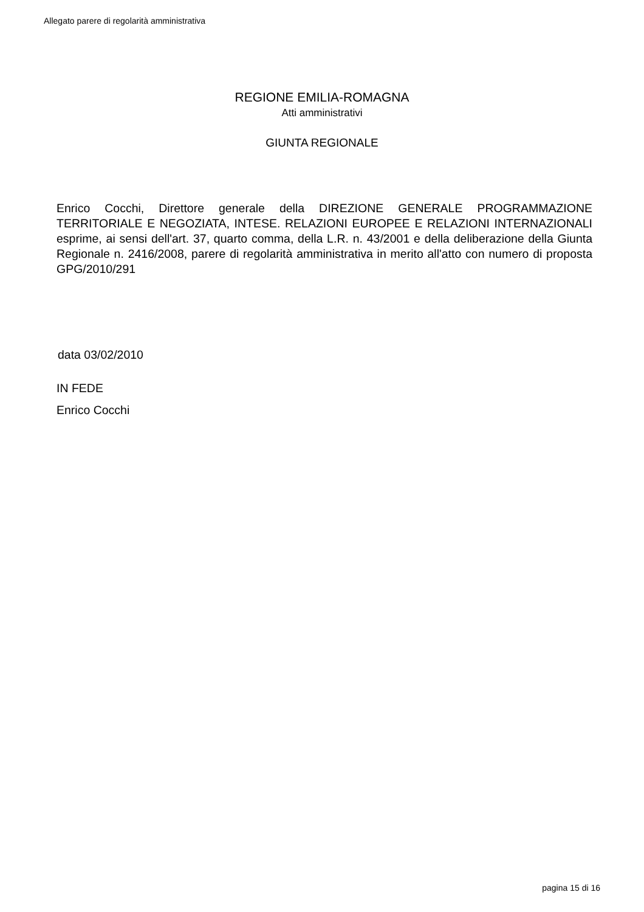Allegato parere di regolarità amministrativa
REGIONE EMILIA-ROMAGNA
Atti amministrativi
GIUNTA REGIONALE
Enrico Cocchi, Direttore generale della DIREZIONE GENERALE PROGRAMMAZIONE TERRITORIALE E NEGOZIATA, INTESE. RELAZIONI EUROPEE E RELAZIONI INTERNAZIONALI esprime, ai sensi dell'art. 37, quarto comma, della L.R. n. 43/2001 e della deliberazione della Giunta Regionale n. 2416/2008, parere di regolarità amministrativa in merito all'atto con numero di proposta GPG/2010/291
data 03/02/2010
IN FEDE
Enrico Cocchi
pagina 15 di 16